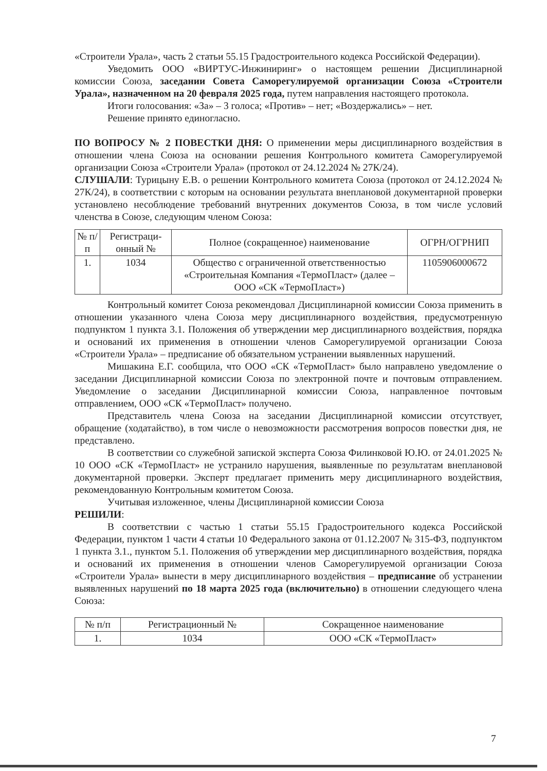«Строители Урала», часть 2 статьи 55.15 Градостроительного кодекса Российской Федерации).
Уведомить ООО «ВИРТУС-Инжиниринг» о настоящем решении Дисциплинарной комиссии Союза, заседании Совета Саморегулируемой организации Союза «Строители Урала», назначенном на 20 февраля 2025 года, путем направления настоящего протокола.
Итоги голосования: «За» – 3 голоса; «Против» – нет; «Воздержались» – нет.
Решение принято единогласно.
ПО ВОПРОСУ № 2 ПОВЕСТКИ ДНЯ: О применении меры дисциплинарного воздействия в отношении члена Союза на основании решения Контрольного комитета Саморегулируемой организации Союза «Строители Урала» (протокол от 24.12.2024 № 27К/24).
СЛУШАЛИ: Турицыну Е.В. о решении Контрольного комитета Союза (протокол от 24.12.2024 № 27К/24), в соответствии с которым на основании результата внеплановой документарной проверки установлено несоблюдение требований внутренних документов Союза, в том числе условий членства в Союзе, следующим членом Союза:
| № п/п | Регистраци-онный № | Полное (сокращенное) наименование | ОГРН/ОГРНИП |
| --- | --- | --- | --- |
| 1. | 1034 | Общество с ограниченной ответственностью «Строительная Компания «ТермоПласт» (далее – ООО «СК «ТермоПласт») | 1105906000672 |
Контрольный комитет Союза рекомендовал Дисциплинарной комиссии Союза применить в отношении указанного члена Союза меру дисциплинарного воздействия, предусмотренную подпунктом 1 пункта 3.1. Положения об утверждении мер дисциплинарного воздействия, порядка и оснований их применения в отношении членов Саморегулируемой организации Союза «Строители Урала» – предписание об обязательном устранении выявленных нарушений.
Мишакина Е.Г. сообщила, что ООО «СК «ТермоПласт» было направлено уведомление о заседании Дисциплинарной комиссии Союза по электронной почте и почтовым отправлением. Уведомление о заседании Дисциплинарной комиссии Союза, направленное почтовым отправлением, ООО «СК «ТермоПласт» получено.
Представитель члена Союза на заседании Дисциплинарной комиссии отсутствует, обращение (ходатайство), в том числе о невозможности рассмотрения вопросов повестки дня, не представлено.
В соответствии со служебной запиской эксперта Союза Филинковой Ю.Ю. от 24.01.2025 № 10 ООО «СК «ТермоПласт» не устранило нарушения, выявленные по результатам внеплановой документарной проверки. Эксперт предлагает применить меру дисциплинарного воздействия, рекомендованную Контрольным комитетом Союза.
Учитывая изложенное, члены Дисциплинарной комиссии Союза
РЕШИЛИ:
В соответствии с частью 1 статьи 55.15 Градостроительного кодекса Российской Федерации, пунктом 1 части 4 статьи 10 Федерального закона от 01.12.2007 № 315-ФЗ, подпунктом 1 пункта 3.1., пунктом 5.1. Положения об утверждении мер дисциплинарного воздействия, порядка и оснований их применения в отношении членов Саморегулируемой организации Союза «Строители Урала» вынести в меру дисциплинарного воздействия – предписание об устранении выявленных нарушений по 18 марта 2025 года (включительно) в отношении следующего члена Союза:
| № п/п | Регистрационный № | Сокращенное наименование |
| --- | --- | --- |
| 1. | 1034 | ООО «СК «ТермоПласт» |
7